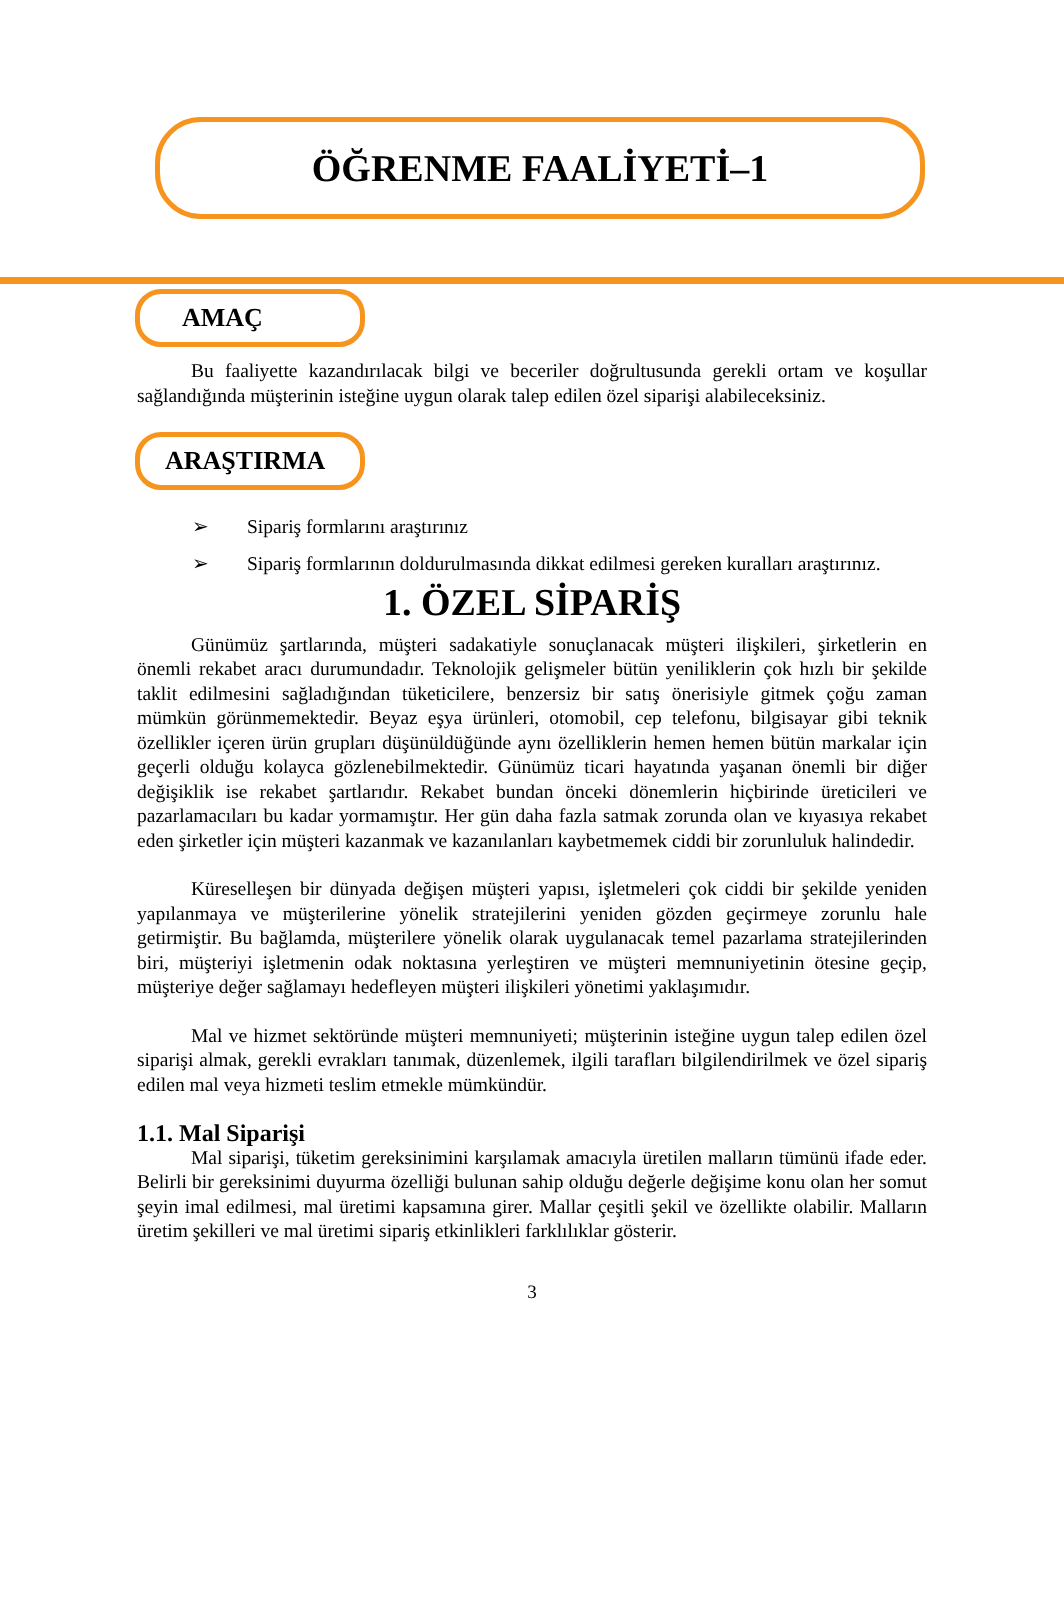ÖĞRENME FAALİYETİ–1
AMAÇ
Bu faaliyette kazandırılacak bilgi ve beceriler doğrultusunda gerekli ortam ve koşullar sağlandığında müşterinin isteğine uygun olarak talep edilen özel siparişi alabileceksiniz.
ARAŞTIRMA
➢ Sipariş formlarını araştırınız
➢ Sipariş formlarının doldurulmasında dikkat edilmesi gereken kuralları araştırınız.
1. ÖZEL SİPARİŞ
Günümüz şartlarında, müşteri sadakatiyle sonuçlanacak müşteri ilişkileri, şirketlerin en önemli rekabet aracı durumundadır. Teknolojik gelişmeler bütün yeniliklerin çok hızlı bir şekilde taklit edilmesini sağladığından tüketicilere, benzersiz bir satış önerisiyle gitmek çoğu zaman mümkün görünmemektedir. Beyaz eşya ürünleri, otomobil, cep telefonu, bilgisayar gibi teknik özellikler içeren ürün grupları düşünüldüğünde aynı özelliklerin hemen hemen bütün markalar için geçerli olduğu kolayca gözlenebilmektedir. Günümüz ticari hayatında yaşanan önemli bir diğer değişiklik ise rekabet şartlarıdır. Rekabet bundan önceki dönemlerin hiçbirinde üreticileri ve pazarlamacıları bu kadar yormamıştır. Her gün daha fazla satmak zorunda olan ve kıyasıya rekabet eden şirketler için müşteri kazanmak ve kazanılanları kaybetmemek ciddi bir zorunluluk halindedir.
Küreselleşen bir dünyada değişen müşteri yapısı, işletmeleri çok ciddi bir şekilde yeniden yapılanmaya ve müşterilerine yönelik stratejilerini yeniden gözden geçirmeye zorunlu hale getirmiştir. Bu bağlamda, müşterilere yönelik olarak uygulanacak temel pazarlama stratejilerinden biri, müşteriyi işletmenin odak noktasına yerleştiren ve müşteri memnuniyetinin ötesine geçip, müşteriye değer sağlamayı hedefleyen müşteri ilişkileri yönetimi yaklaşımıdır.
Mal ve hizmet sektöründe müşteri memnuniyeti; müşterinin isteğine uygun talep edilen özel siparişi almak, gerekli evrakları tanımak, düzenlemek, ilgili tarafları bilgilendirilmek ve özel sipariş edilen mal veya hizmeti teslim etmekle mümkündür.
1.1. Mal Siparişi
Mal siparişi, tüketim gereksinimini karşılamak amacıyla üretilen malların tümünü ifade eder. Belirli bir gereksinimi duyurma özelliği bulunan sahip olduğu değerle değişime konu olan her somut şeyin imal edilmesi, mal üretimi kapsamına girer. Mallar çeşitli şekil ve özellikte olabilir. Malların üretim şekilleri ve mal üretimi sipariş etkinlikleri farklılıklar gösterir.
3